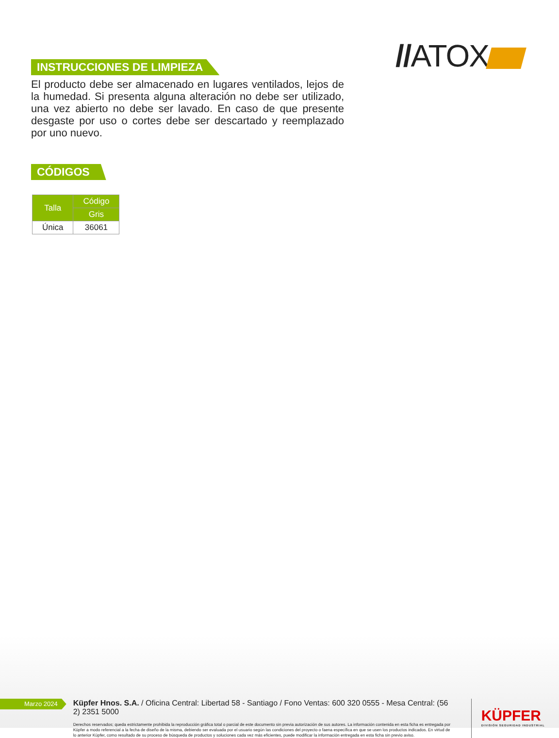//ATOX
INSTRUCCIONES DE LIMPIEZA
El producto debe ser almacenado en lugares ventilados, lejos de la humedad. Si presenta alguna alteración no debe ser utilizado, una vez abierto no debe ser lavado. En caso de que presente desgaste por uso o cortes debe ser descartado y reemplazado por uno nuevo.
CÓDIGOS
| Talla | Código |
| --- | --- |
| | Gris |
| Única | 36061 |
Marzo 2024
Küpfer Hnos. S.A. / Oficina Central: Libertad 58 - Santiago / Fono Ventas: 600 320 0555 - Mesa Central: (56 2) 2351 5000
Derechos reservados; queda estrictamente prohibida la reproducción gráfica total o parcial de este documento sin previa autorización de sus autores. La información contenida en esta ficha es entregada por Küpfer a modo referencial a la fecha de diseño de la misma, debiendo ser evaluada por el usuario según las condiciones del proyecto o faena específica en que se usen los productos indicados. En virtud de lo anterior Küpfer, como resultado de su proceso de búsqueda de productos y soluciones cada vez más eficientes, puede modificar la información entregada en esta ficha sin previo aviso.
KÜPFER
DIVISIÓN SEGURIDAD INDUSTRIAL